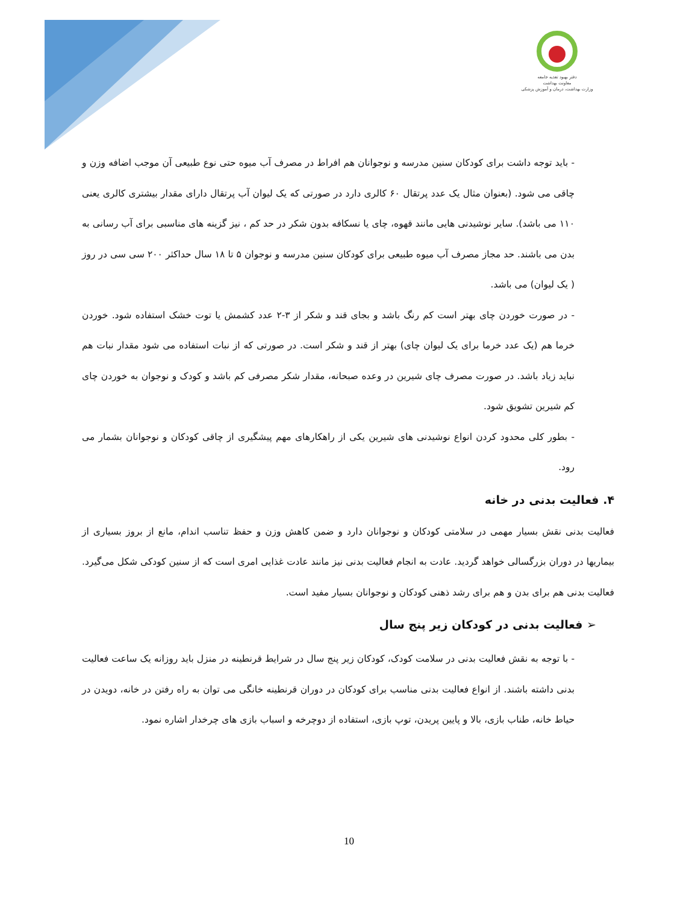دفتر بهبود تغذیه جامعه
معاونت بهداشت
وزارت بهداشت، درمان و آموزش پزشکی
- باید توجه داشت برای کودکان سنین مدرسه و نوجوانان هم افراط در مصرف آب میوه حتی نوع طبیعی آن موجب اضافه وزن و چاقی می شود. (بعنوان مثال یک عدد پرتقال ۶۰ کالری دارد در صورتی که یک لیوان آب پرتقال دارای مقدار بیشتری کالری یعنی ۱۱۰ می باشد). سایر نوشیدنی هایی مانند قهوه، چای یا نسکافه بدون شکر در حد کم ، نیز گزینه های مناسبی برای آب رسانی به بدن می باشند. حد مجاز مصرف آب میوه طبیعی برای کودکان سنین مدرسه و نوجوان ۵ تا ۱۸ سال حداکثر ۲۰۰ سی سی در روز ( یک لیوان) می باشد.
- در صورت خوردن چای بهتر است کم رنگ باشد و بجای قند و شکر از ۳-۲ عدد کشمش یا توت خشک استفاده شود. خوردن خرما هم (یک عدد خرما برای یک لیوان چای) بهتر از قند و شکر است. در صورتی که از نبات استفاده می شود مقدار نبات هم نباید زیاد باشد. در صورت مصرف چای شیرین در وعده صبحانه، مقدار شکر مصرفی کم باشد و کودک و نوجوان به خوردن چای کم شیرین تشویق شود.
- بطور کلی محدود کردن انواع نوشیدنی های شیرین یکی از راهکارهای مهم پیشگیری از چاقی کودکان و نوجوانان بشمار می رود.
۴. فعالیت بدنی در خانه
فعالیت بدنی نقش بسیار مهمی در سلامتی کودکان و نوجوانان دارد و ضمن کاهش وزن و حفظ تناسب اندام، مانع از بروز بسیاری از بیماریها در دوران بزرگسالی خواهد گردید. عادت به انجام فعالیت بدنی نیز مانند عادت غذایی امری است که از سنین کودکی شکل می‌گیرد. فعالیت بدنی هم برای بدن و هم برای رشد ذهنی کودکان و نوجوانان بسیار مفید است.
➢ فعالیت بدنی در کودکان زیر پنج سال
- با توجه به نقش فعالیت بدنی در سلامت کودک، کودکان زیر پنج سال در شرایط قرنطینه در منزل باید روزانه یک ساعت فعالیت بدنی داشته باشند. از انواع فعالیت بدنی مناسب برای کودکان در دوران قرنطینه خانگی می توان به راه رفتن در خانه، دویدن در حیاط خانه، طناب بازی، بالا و پایین پریدن، توپ بازی، استفاده از دوچرخه و اسباب بازی های چرخدار اشاره نمود.
10